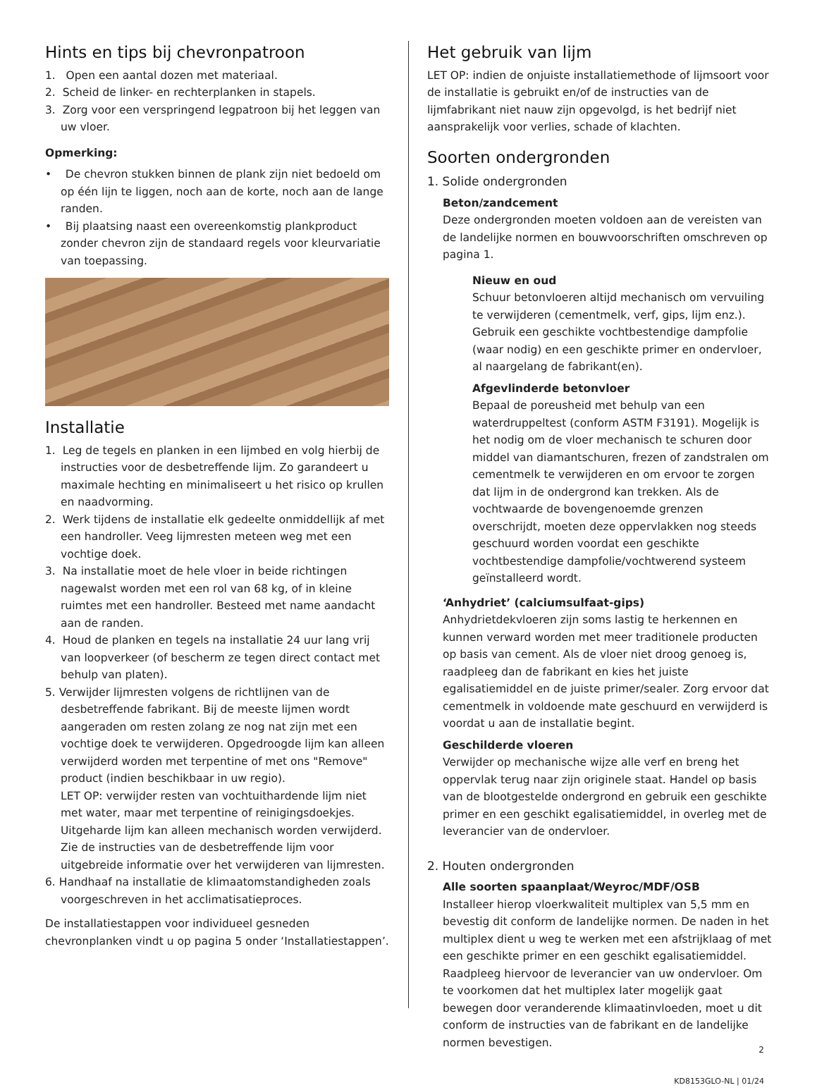Hints en tips bij chevronpatroon
1. Open een aantal dozen met materiaal.
2. Scheid de linker- en rechterplanken in stapels.
3. Zorg voor een verspringend legpatroon bij het leggen van uw vloer.
Opmerking:
• De chevron stukken binnen de plank zijn niet bedoeld om op één lijn te liggen, noch aan de korte, noch aan de lange randen.
• Bij plaatsing naast een overeenkomstig plankproduct zonder chevron zijn de standaard regels voor kleurvariatie van toepassing.
Installatie
1. Leg de tegels en planken in een lijmbed en volg hierbij de instructies voor de desbetreffende lijm. Zo garandeert u maximale hechting en minimaliseert u het risico op krullen en naadvorming.
2. Werk tijdens de installatie elk gedeelte onmiddellijk af met een handroller. Veeg lijmresten meteen weg met een vochtige doek.
3. Na installatie moet de hele vloer in beide richtingen nagewalst worden met een rol van 68 kg, of in kleine ruimtes met een handroller. Besteed met name aandacht aan de randen.
4. Houd de planken en tegels na installatie 24 uur lang vrij van loopverkeer (of bescherm ze tegen direct contact met behulp van platen).
5. Verwijder lijmresten volgens de richtlijnen van de desbetreffende fabrikant. Bij de meeste lijmen wordt aangeraden om resten zolang ze nog nat zijn met een vochtige doek te verwijderen. Opgedroogde lijm kan alleen verwijderd worden met terpentine of met ons "Remove" product (indien beschikbaar in uw regio).
LET OP: verwijder resten van vochtuithardende lijm niet met water, maar met terpentine of reinigingsdoekjes. Uitgeharde lijm kan alleen mechanisch worden verwijderd. Zie de instructies van de desbetreffende lijm voor uitgebreide informatie over het verwijderen van lijmresten.
6. Handhaaf na installatie de klimaatomstandigheden zoals voorgeschreven in het acclimatisatieproces.
De installatiestappen voor individueel gesneden chevronplanken vindt u op pagina 5 onder ‘Installatiestappen’.
Het gebruik van lijm
LET OP: indien de onjuiste installatiemethode of lijmsoort voor de installatie is gebruikt en/of de instructies van de lijmfabrikant niet nauw zijn opgevolgd, is het bedrijf niet aansprakelijk voor verlies, schade of klachten.
Soorten ondergronden
1. Solide ondergronden
Beton/zandcement
Deze ondergronden moeten voldoen aan de vereisten van de landelijke normen en bouwvoorschriften omschreven op pagina 1.
Nieuw en oud
Schuur betonvloeren altijd mechanisch om vervuiling te verwijderen (cementmelk, verf, gips, lijm enz.). Gebruik een geschikte vochtbestendige dampfolie (waar nodig) en een geschikte primer en ondervloer, al naargelang de fabrikant(en).
Afgevlinderde betonvloer
Bepaal de poreusheid met behulp van een waterdruppeltest (conform ASTM F3191). Mogelijk is het nodig om de vloer mechanisch te schuren door middel van diamantschuren, frezen of zandstralen om cementmelk te verwijderen en om ervoor te zorgen dat lijm in de ondergrond kan trekken. Als de vochtwaarde de bovengenoemde grenzen overschrijdt, moeten deze oppervlakken nog steeds geschuurd worden voordat een geschikte vochtbestendige dampfolie/vochtwerend systeem geïnstalleerd wordt.
‘Anhydriet’ (calciumsulfaat-gips)
Anhydrietdekvloeren zijn soms lastig te herkennen en kunnen verward worden met meer traditionele producten op basis van cement. Als de vloer niet droog genoeg is, raadpleeg dan de fabrikant en kies het juiste egalisatiemiddel en de juiste primer/sealer. Zorg ervoor dat cementmelk in voldoende mate geschuurd en verwijderd is voordat u aan de installatie begint.
Geschilderde vloeren
Verwijder op mechanische wijze alle verf en breng het oppervlak terug naar zijn originele staat. Handel op basis van de blootgestelde ondergrond en gebruik een geschikte primer en een geschikt egalisatiemiddel, in overleg met de leverancier van de ondervloer.
2. Houten ondergronden
Alle soorten spaanplaat/Weyroc/MDF/OSB
Installeer hierop vloerkwaliteit multiplex van 5,5 mm en bevestig dit conform de landelijke normen. De naden in het multiplex dient u weg te werken met een afstrijklaag of met een geschikte primer en een geschikt egalisatiemiddel. Raadpleeg hiervoor de leverancier van uw ondervloer. Om te voorkomen dat het multiplex later mogelijk gaat bewegen door veranderende klimaatinvloeden, moet u dit conform de instructies van de fabrikant en de landelijke normen bevestigen.
2
KD8153GLO-NL | 01/24